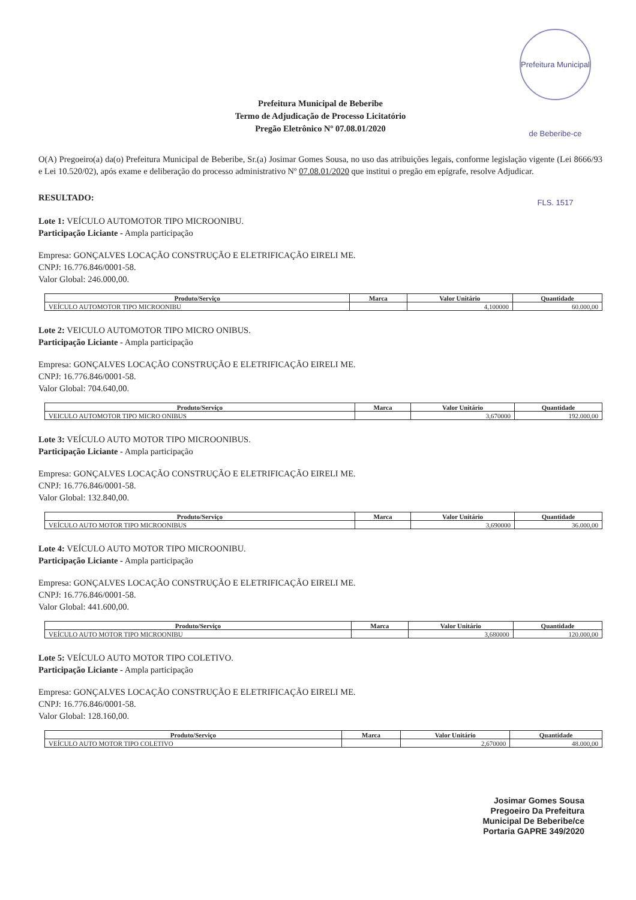Prefeitura Municipal de Beberibe-ce FLS. 1517
Prefeitura Municipal de Beberibe
Termo de Adjudicação de Processo Licitatório
Pregão Eletrônico Nº 07.08.01/2020
O(A) Pregoeiro(a) da(o) Prefeitura Municipal de Beberibe, Sr.(a) Josimar Gomes Sousa, no uso das atribuições legais, conforme legislação vigente (Lei 8666/93 e Lei 10.520/02), após exame e deliberação do processo administrativo Nº 07.08.01/2020 que institui o pregão em epígrafe, resolve Adjudicar.
RESULTADO:
Lote 1: VEÍCULO AUTOMOTOR TIPO MICROONIBU.
Participação Liciante - Ampla participação
Empresa: GONÇALVES LOCAÇÃO CONSTRUÇÃO E ELETRIFICAÇÃO EIRELI ME.
CNPJ: 16.776.846/0001-58.
Valor Global: 246.000,00.
| Produto/Serviço | Marca | Valor Unitário | Quantidade |
| --- | --- | --- | --- |
| VEÍCULO AUTOMOTOR TIPO MICROONIBU | | 4,100000 | 60.000,00 |
Lote 2: VEICULO AUTOMOTOR TIPO MICRO ONIBUS.
Participação Liciante - Ampla participação
Empresa: GONÇALVES LOCAÇÃO CONSTRUÇÃO E ELETRIFICAÇÃO EIRELI ME.
CNPJ: 16.776.846/0001-58.
Valor Global: 704.640,00.
| Produto/Serviço | Marca | Valor Unitário | Quantidade |
| --- | --- | --- | --- |
| VEICULO AUTOMOTOR TIPO MICRO ONIBUS | | 3,670000 | 192.000,00 |
Lote 3: VEÍCULO AUTO MOTOR TIPO MICROONIBUS.
Participação Liciante - Ampla participação
Empresa: GONÇALVES LOCAÇÃO CONSTRUÇÃO E ELETRIFICAÇÃO EIRELI ME.
CNPJ: 16.776.846/0001-58.
Valor Global: 132.840,00.
| Produto/Serviço | Marca | Valor Unitário | Quantidade |
| --- | --- | --- | --- |
| VEÍCULO AUTO MOTOR TIPO MICROONIBUS | | 3,690000 | 36.000,00 |
Lote 4: VEÍCULO AUTO MOTOR TIPO MICROONIBU.
Participação Liciante - Ampla participação
Empresa: GONÇALVES LOCAÇÃO CONSTRUÇÃO E ELETRIFICAÇÃO EIRELI ME.
CNPJ: 16.776.846/0001-58.
Valor Global: 441.600,00.
| Produto/Serviço | Marca | Valor Unitário | Quantidade |
| --- | --- | --- | --- |
| VEÍCULO AUTO MOTOR TIPO MICROONIBU | | 3,680000 | 120.000,00 |
Lote 5: VEÍCULO AUTO MOTOR TIPO COLETIVO.
Participação Liciante - Ampla participação
Empresa: GONÇALVES LOCAÇÃO CONSTRUÇÃO E ELETRIFICAÇÃO EIRELI ME.
CNPJ: 16.776.846/0001-58.
Valor Global: 128.160,00.
| Produto/Serviço | Marca | Valor Unitário | Quantidade |
| --- | --- | --- | --- |
| VEÍCULO AUTO MOTOR TIPO COLETIVO | | 2,670000 | 48.000,00 |
Josimar Gomes Sousa
Pregoeiro Da Prefeitura
Municipal De Beberibe/ce
Portaria GAPRE 349/2020